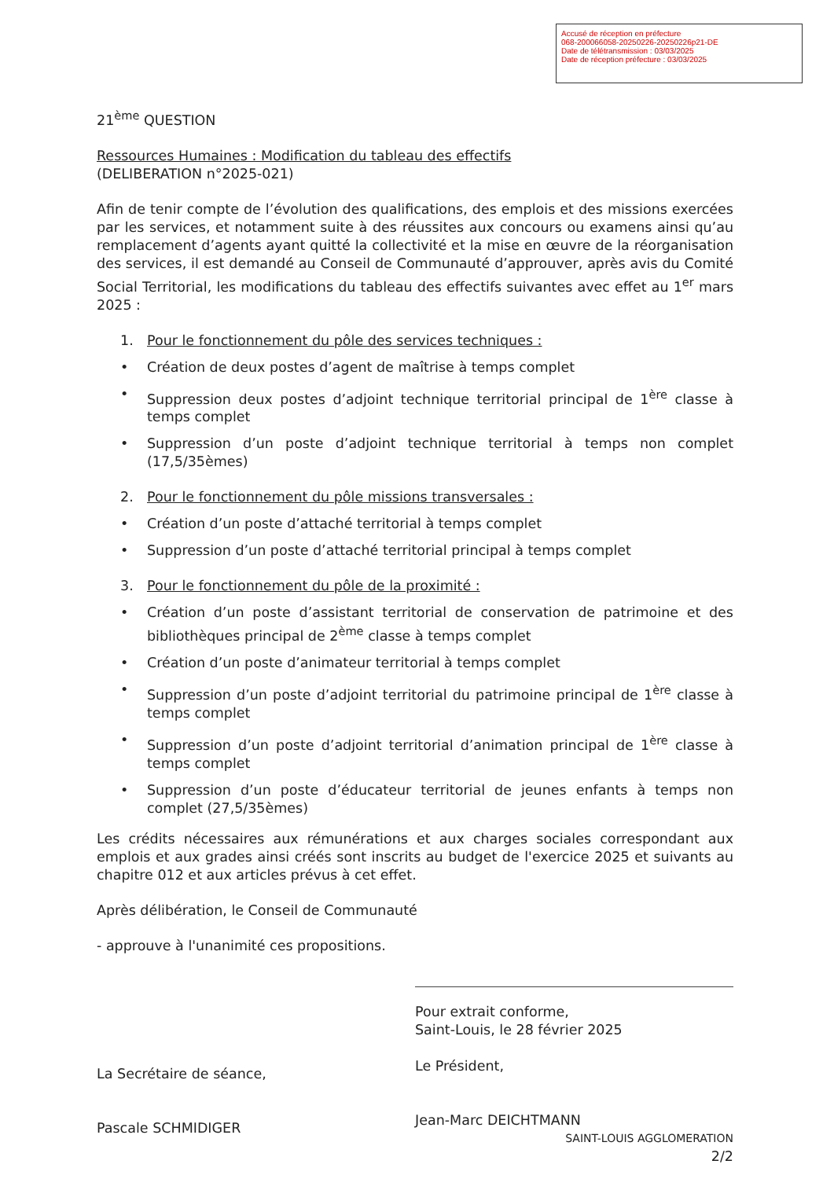Accusé de réception en préfecture
068-200066058-20250226-20250226p21-DE
Date de télétransmission : 03/03/2025
Date de réception préfecture : 03/03/2025
21<sup>ème</sup> QUESTION
Ressources Humaines : Modification du tableau des effectifs
(DELIBERATION n°2025-021)
Afin de tenir compte de l’évolution des qualifications, des emplois et des missions exercées par les services, et notamment suite à des réussites aux concours ou examens ainsi qu’au remplacement d’agents ayant quitté la collectivité et la mise en œuvre de la réorganisation des services, il est demandé au Conseil de Communauté d’approuver, après avis du Comité Social Territorial, les modifications du tableau des effectifs suivantes avec effet au 1<sup>er</sup> mars 2025 :
1. Pour le fonctionnement du pôle des services techniques :
• Création de deux postes d’agent de maîtrise à temps complet
• Suppression deux postes d’adjoint technique territorial principal de 1<sup>ère</sup> classe à temps complet
• Suppression d’un poste d’adjoint technique territorial à temps non complet (17,5/35èmes)
2. Pour le fonctionnement du pôle missions transversales :
• Création d’un poste d’attaché territorial à temps complet
• Suppression d’un poste d’attaché territorial principal à temps complet
3. Pour le fonctionnement du pôle de la proximité :
• Création d’un poste d’assistant territorial de conservation de patrimoine et des bibliothèques principal de 2<sup>ème</sup> classe à temps complet
• Création d’un poste d’animateur territorial à temps complet
• Suppression d’un poste d’adjoint territorial du patrimoine principal de 1<sup>ère</sup> classe à temps complet
• Suppression d’un poste d’adjoint territorial d’animation principal de 1<sup>ère</sup> classe à temps complet
• Suppression d’un poste d’éducateur territorial de jeunes enfants à temps non complet (27,5/35èmes)
Les crédits nécessaires aux rémunérations et aux charges sociales correspondant aux emplois et aux grades ainsi créés sont inscrits au budget de l'exercice 2025 et suivants au chapitre 012 et aux articles prévus à cet effet.
Après délibération, le Conseil de Communauté
- approuve à l'unanimité ces propositions.
La Secrétaire de séance,
Pascale SCHMIDIGER
Pour extrait conforme,
Saint-Louis, le 28 février 2025
Le Président,
Jean-Marc DEICHTMANN
SAINT-LOUIS AGGLOMERATION
2/2